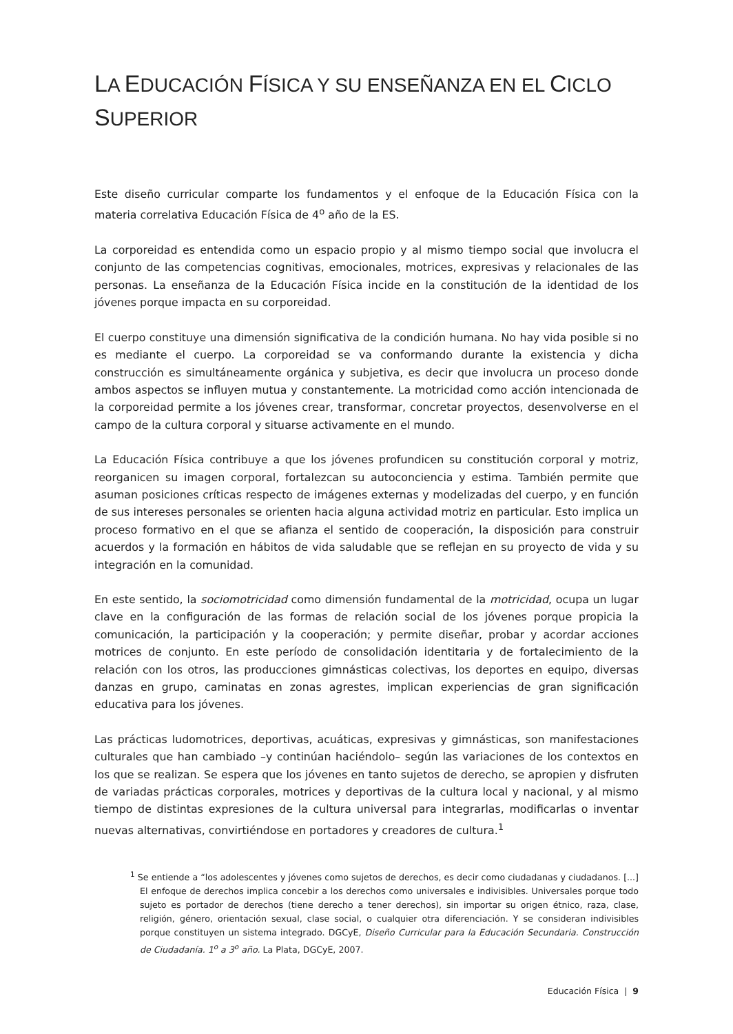LA EDUCACIÓN FÍSICA Y SU ENSEÑANZA EN EL CICLO SUPERIOR
Este diseño curricular comparte los fundamentos y el enfoque de la Educación Física con la materia correlativa Educación Física de 4<sup>o</sup> año de la ES.
La corporeidad es entendida como un espacio propio y al mismo tiempo social que involucra el conjunto de las competencias cognitivas, emocionales, motrices, expresivas y relacionales de las personas. La enseñanza de la Educación Física incide en la constitución de la identidad de los jóvenes porque impacta en su corporeidad.
El cuerpo constituye una dimensión significativa de la condición humana. No hay vida posible si no es mediante el cuerpo. La corporeidad se va conformando durante la existencia y dicha construcción es simultáneamente orgánica y subjetiva, es decir que involucra un proceso donde ambos aspectos se influyen mutua y constantemente. La motricidad como acción intencionada de la corporeidad permite a los jóvenes crear, transformar, concretar proyectos, desenvolverse en el campo de la cultura corporal y situarse activamente en el mundo.
La Educación Física contribuye a que los jóvenes profundicen su constitución corporal y motriz, reorganicen su imagen corporal, fortalezcan su autoconciencia y estima. También permite que asuman posiciones críticas respecto de imágenes externas y modelizadas del cuerpo, y en función de sus intereses personales se orienten hacia alguna actividad motriz en particular. Esto implica un proceso formativo en el que se afianza el sentido de cooperación, la disposición para construir acuerdos y la formación en hábitos de vida saludable que se reflejan en su proyecto de vida y su integración en la comunidad.
En este sentido, la sociomotricidad como dimensión fundamental de la motricidad, ocupa un lugar clave en la configuración de las formas de relación social de los jóvenes porque propicia la comunicación, la participación y la cooperación; y permite diseñar, probar y acordar acciones motrices de conjunto. En este período de consolidación identitaria y de fortalecimiento de la relación con los otros, las producciones gimnásticas colectivas, los deportes en equipo, diversas danzas en grupo, caminatas en zonas agrestes, implican experiencias de gran significación educativa para los jóvenes.
Las prácticas ludomotrices, deportivas, acuáticas, expresivas y gimnásticas, son manifestaciones culturales que han cambiado –y continúan haciéndolo– según las variaciones de los contextos en los que se realizan. Se espera que los jóvenes en tanto sujetos de derecho, se apropien y disfruten de variadas prácticas corporales, motrices y deportivas de la cultura local y nacional, y al mismo tiempo de distintas expresiones de la cultura universal para integrarlas, modificarlas o inventar nuevas alternativas, convirtiéndose en portadores y creadores de cultura.<sup>1</sup>
<sup>1</sup> Se entiende a “los adolescentes y jóvenes como sujetos de derechos, es decir como ciudadanas y ciudadanos. [...] El enfoque de derechos implica concebir a los derechos como universales e indivisibles. Universales porque todo sujeto es portador de derechos (tiene derecho a tener derechos), sin importar su origen étnico, raza, clase, religión, género, orientación sexual, clase social, o cualquier otra diferenciación. Y se consideran indivisibles porque constituyen un sistema integrado. DGCyE, Diseño Curricular para la Educación Secundaria. Construcción de Ciudadanía. 1<sup>o</sup> a 3<sup>o</sup> año. La Plata, DGCyE, 2007.
Educación Física | 9